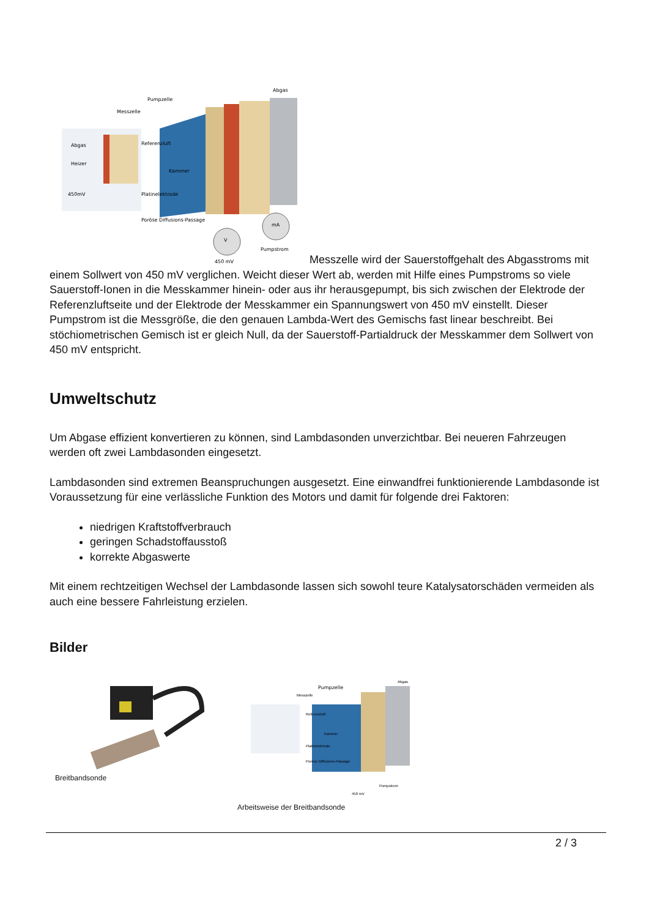Pumpzelle
Messzelle
Abgas
Abgas
Heizer
450mV
Referenzluft
Kammer
Platinelektrode
Poröse Diffusions-Passage
V
mA
Pumpstrom
450 mV
Messzelle wird der Sauerstoffgehalt des Abgasstroms mit einem Sollwert von 450 mV verglichen. Weicht dieser Wert ab, werden mit Hilfe eines Pumpstroms so viele Sauerstoff-Ionen in die Messkammer hinein- oder aus ihr herausgepumpt, bis sich zwischen der Elektrode der Referenzluftseite und der Elektrode der Messkammer ein Spannungswert von 450 mV einstellt. Dieser Pumpstrom ist die Messgröße, die den genauen Lambda-Wert des Gemischs fast linear beschreibt. Bei stöchiometrischen Gemisch ist er gleich Null, da der Sauerstoff-Partialdruck der Messkammer dem Sollwert von 450 mV entspricht.
Umweltschutz
Um Abgase effizient konvertieren zu können, sind Lambdasonden unverzichtbar. Bei neueren Fahrzeugen werden oft zwei Lambdasonden eingesetzt.
Lambdasonden sind extremen Beanspruchungen ausgesetzt. Eine einwandfrei funktionierende Lambdasonde ist Voraussetzung für eine verlässliche Funktion des Motors und damit für folgende drei Faktoren:
niedrigen Kraftstoffverbrauch
geringen Schadstoffausstoß
korrekte Abgaswerte
Mit einem rechtzeitigen Wechsel der Lambdasonde lassen sich sowohl teure Katalysatorschäden vermeiden als auch eine bessere Fahrleistung erzielen.
Bilder
Breitbandsonde
Pumpzelle
Abgas
Messzelle
Referenzluft
Kammer
Platinelektrode
Poröse Diffusions-Passage
Pumpstrom
450 mV
Arbeitsweise der Breitbandsonde
2 / 3